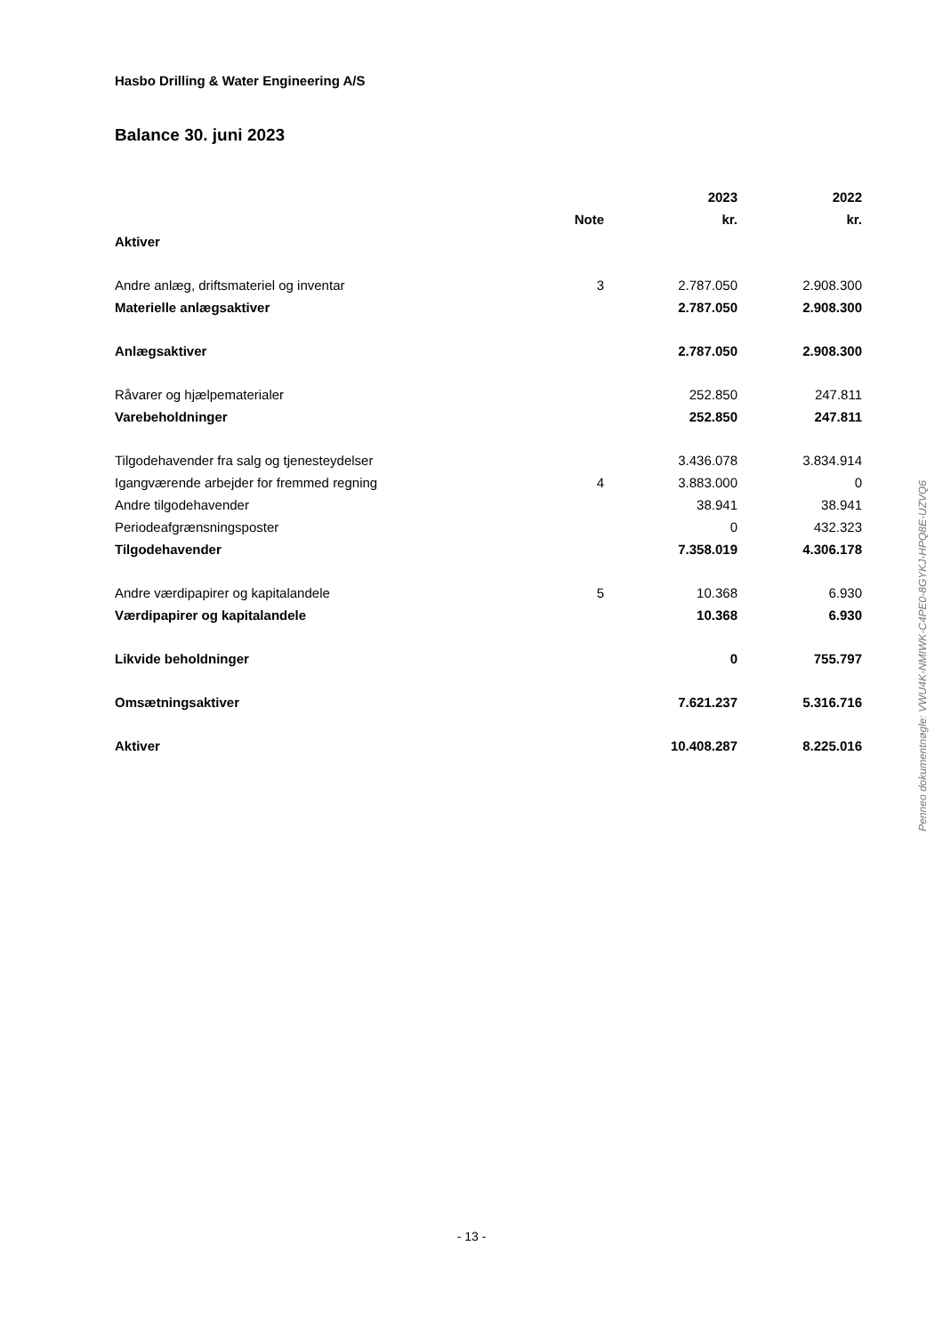Hasbo Drilling & Water Engineering A/S
Balance 30. juni 2023
| | | 2023 | 2022 |
| --- | --- | --- | --- |
| | Note | kr. | kr. |
| Aktiver | | | |
| Andre anlæg, driftsmateriel og inventar | 3 | 2.787.050 | 2.908.300 |
| Materielle anlægsaktiver | | 2.787.050 | 2.908.300 |
| Anlægsaktiver | | 2.787.050 | 2.908.300 |
| Råvarer og hjælpematerialer | | 252.850 | 247.811 |
| Varebeholdninger | | 252.850 | 247.811 |
| Tilgodehavender fra salg og tjenesteydelser | | 3.436.078 | 3.834.914 |
| Igangværende arbejder for fremmed regning | 4 | 3.883.000 | 0 |
| Andre tilgodehavender | | 38.941 | 38.941 |
| Periodeafgrænsningsposter | | 0 | 432.323 |
| Tilgodehavender | | 7.358.019 | 4.306.178 |
| Andre værdipapirer og kapitalandele | 5 | 10.368 | 6.930 |
| Værdipapirer og kapitalandele | | 10.368 | 6.930 |
| Likvide beholdninger | | 0 | 755.797 |
| Omsætningsaktiver | | 7.621.237 | 5.316.716 |
| Aktiver | | 10.408.287 | 8.225.016 |
Penneo dokumentnøgle: VWU4K-NMIWK-C4PE0-8GYKJ-HPQ8E-UZVQ6
- 13 -